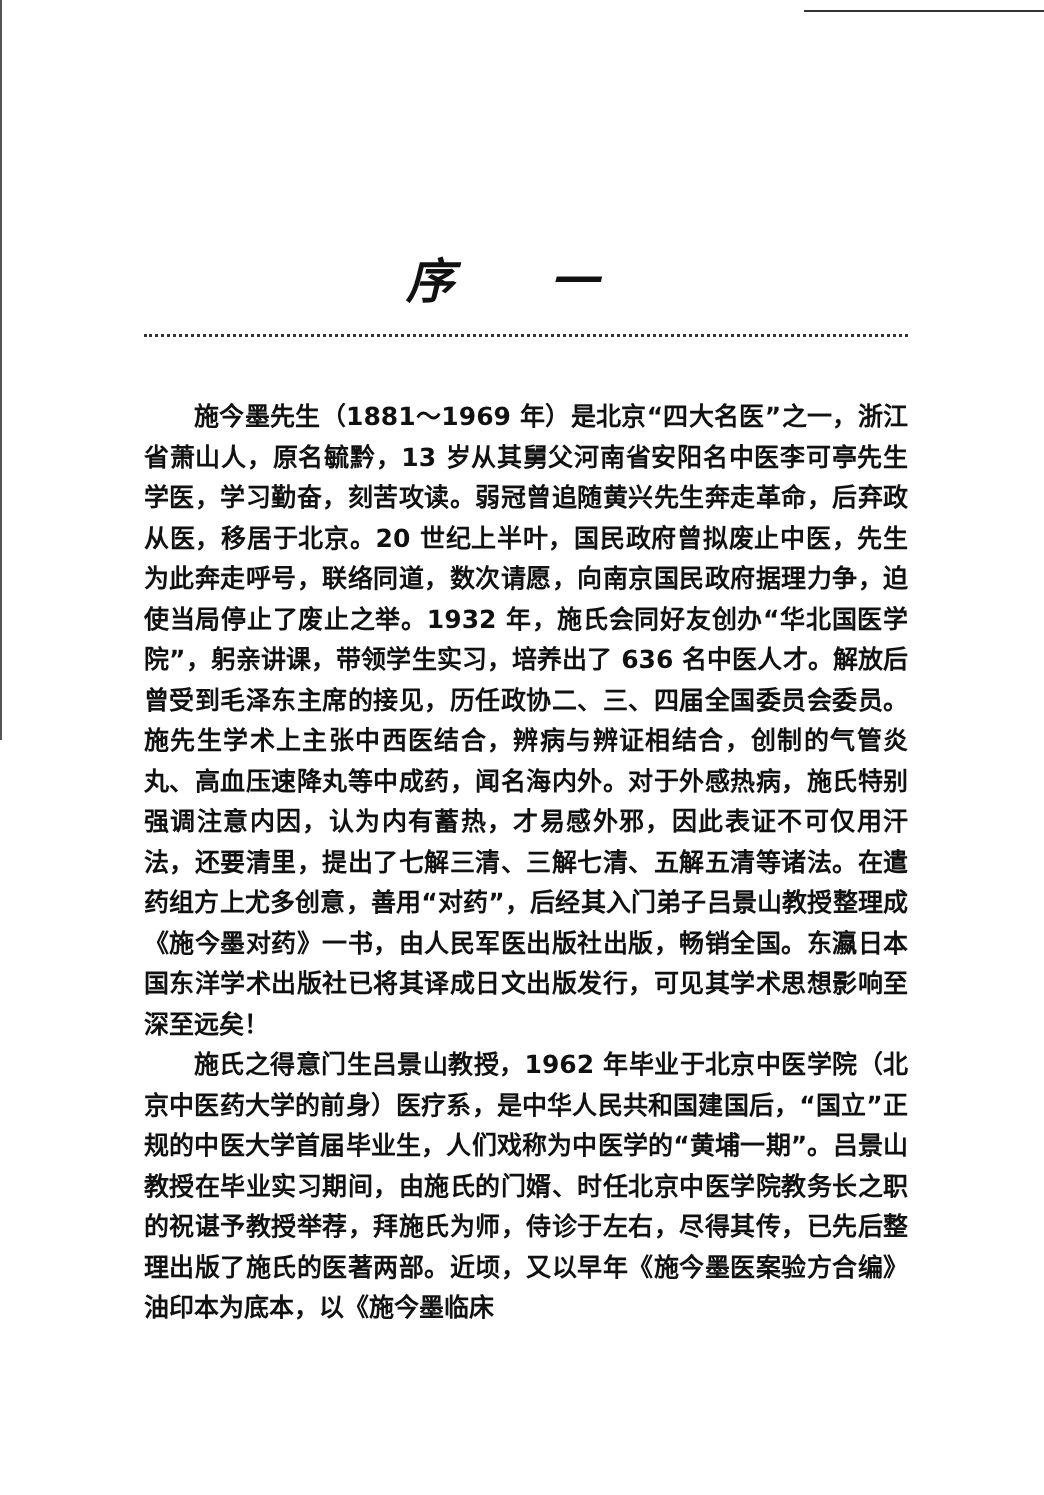序 一
施今墨先生（1881～1969 年）是北京“四大名医”之一，浙江省萧山人，原名毓黔，13 岁从其舅父河南省安阳名中医李可亭先生学医，学习勤奋，刻苦攻读。弱冠曾追随黄兴先生奔走革命，后弃政从医，移居于北京。20 世纪上半叶，国民政府曾拟废止中医，先生为此奔走呼号，联络同道，数次请愿，向南京国民政府据理力争，迫使当局停止了废止之举。1932 年，施氏会同好友创办“华北国医学院”，躬亲讲课，带领学生实习，培养出了 636 名中医人才。解放后曾受到毛泽东主席的接见，历任政协二、三、四届全国委员会委员。施先生学术上主张中西医结合，辨病与辨证相结合，创制的气管炎丸、高血压速降丸等中成药，闻名海内外。对于外感热病，施氏特别强调注意内因，认为内有蓄热，才易感外邪，因此表证不可仅用汗法，还要清里，提出了七解三清、三解七清、五解五清等诸法。在遣药组方上尤多创意，善用“对药”，后经其入门弟子吕景山教授整理成《施今墨对药》一书，由人民军医出版社出版，畅销全国。东瀛日本国东洋学术出版社已将其译成日文出版发行，可见其学术思想影响至深至远矣！
施氏之得意门生吕景山教授，1962 年毕业于北京中医学院（北京中医药大学的前身）医疗系，是中华人民共和国建国后，“国立”正规的中医大学首届毕业生，人们戏称为中医学的“黄埔一期”。吕景山教授在毕业实习期间，由施氏的门婿、时任北京中医学院教务长之职的祝谌予教授举荐，拜施氏为师，侍诊于左右，尽得其传，已先后整理出版了施氏的医著两部。近顷，又以早年《施今墨医案验方合编》油印本为底本，以《施今墨临床